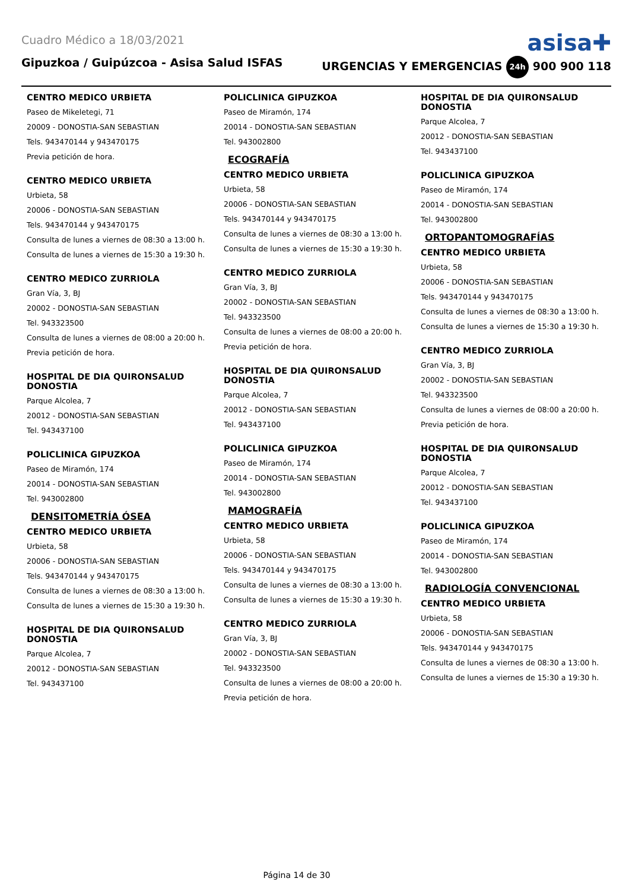Cuadro Médico a 18/03/2021 asisa✚
Gipuzkoa / Guipúzcoa - Asisa Salud ISFAS URGENCIAS Y EMERGENCIAS 24h 900 900 118
CENTRO MEDICO URBIETA
Paseo de Mikeletegi, 71
20009 - DONOSTIA-SAN SEBASTIAN
Tels. 943470144 y 943470175
Previa petición de hora.
CENTRO MEDICO URBIETA
Urbieta, 58
20006 - DONOSTIA-SAN SEBASTIAN
Tels. 943470144 y 943470175
Consulta de lunes a viernes de 08:30 a 13:00 h.
Consulta de lunes a viernes de 15:30 a 19:30 h.
CENTRO MEDICO ZURRIOLA
Gran Vía, 3, BJ
20002 - DONOSTIA-SAN SEBASTIAN
Tel. 943323500
Consulta de lunes a viernes de 08:00 a 20:00 h.
Previa petición de hora.
HOSPITAL DE DIA QUIRONSALUD DONOSTIA
Parque Alcolea, 7
20012 - DONOSTIA-SAN SEBASTIAN
Tel. 943437100
POLICLINICA GIPUZKOA
Paseo de Miramón, 174
20014 - DONOSTIA-SAN SEBASTIAN
Tel. 943002800
DENSITOMETRÍA ÓSEA
CENTRO MEDICO URBIETA
Urbieta, 58
20006 - DONOSTIA-SAN SEBASTIAN
Tels. 943470144 y 943470175
Consulta de lunes a viernes de 08:30 a 13:00 h.
Consulta de lunes a viernes de 15:30 a 19:30 h.
HOSPITAL DE DIA QUIRONSALUD DONOSTIA
Parque Alcolea, 7
20012 - DONOSTIA-SAN SEBASTIAN
Tel. 943437100
POLICLINICA GIPUZKOA
Paseo de Miramón, 174
20014 - DONOSTIA-SAN SEBASTIAN
Tel. 943002800
ECOGRAFÍA
CENTRO MEDICO URBIETA
Urbieta, 58
20006 - DONOSTIA-SAN SEBASTIAN
Tels. 943470144 y 943470175
Consulta de lunes a viernes de 08:30 a 13:00 h.
Consulta de lunes a viernes de 15:30 a 19:30 h.
CENTRO MEDICO ZURRIOLA
Gran Vía, 3, BJ
20002 - DONOSTIA-SAN SEBASTIAN
Tel. 943323500
Consulta de lunes a viernes de 08:00 a 20:00 h.
Previa petición de hora.
HOSPITAL DE DIA QUIRONSALUD DONOSTIA
Parque Alcolea, 7
20012 - DONOSTIA-SAN SEBASTIAN
Tel. 943437100
POLICLINICA GIPUZKOA
Paseo de Miramón, 174
20014 - DONOSTIA-SAN SEBASTIAN
Tel. 943002800
MAMOGRAFÍA
CENTRO MEDICO URBIETA
Urbieta, 58
20006 - DONOSTIA-SAN SEBASTIAN
Tels. 943470144 y 943470175
Consulta de lunes a viernes de 08:30 a 13:00 h.
Consulta de lunes a viernes de 15:30 a 19:30 h.
CENTRO MEDICO ZURRIOLA
Gran Vía, 3, BJ
20002 - DONOSTIA-SAN SEBASTIAN
Tel. 943323500
Consulta de lunes a viernes de 08:00 a 20:00 h.
Previa petición de hora.
HOSPITAL DE DIA QUIRONSALUD DONOSTIA
Parque Alcolea, 7
20012 - DONOSTIA-SAN SEBASTIAN
Tel. 943437100
POLICLINICA GIPUZKOA
Paseo de Miramón, 174
20014 - DONOSTIA-SAN SEBASTIAN
Tel. 943002800
ORTOPANTOMOGRAFÍAS
CENTRO MEDICO URBIETA
Urbieta, 58
20006 - DONOSTIA-SAN SEBASTIAN
Tels. 943470144 y 943470175
Consulta de lunes a viernes de 08:30 a 13:00 h.
Consulta de lunes a viernes de 15:30 a 19:30 h.
CENTRO MEDICO ZURRIOLA
Gran Vía, 3, BJ
20002 - DONOSTIA-SAN SEBASTIAN
Tel. 943323500
Consulta de lunes a viernes de 08:00 a 20:00 h.
Previa petición de hora.
HOSPITAL DE DIA QUIRONSALUD DONOSTIA
Parque Alcolea, 7
20012 - DONOSTIA-SAN SEBASTIAN
Tel. 943437100
POLICLINICA GIPUZKOA
Paseo de Miramón, 174
20014 - DONOSTIA-SAN SEBASTIAN
Tel. 943002800
RADIOLOGÍA CONVENCIONAL
CENTRO MEDICO URBIETA
Urbieta, 58
20006 - DONOSTIA-SAN SEBASTIAN
Tels. 943470144 y 943470175
Consulta de lunes a viernes de 08:30 a 13:00 h.
Consulta de lunes a viernes de 15:30 a 19:30 h.
Página 14 de 30